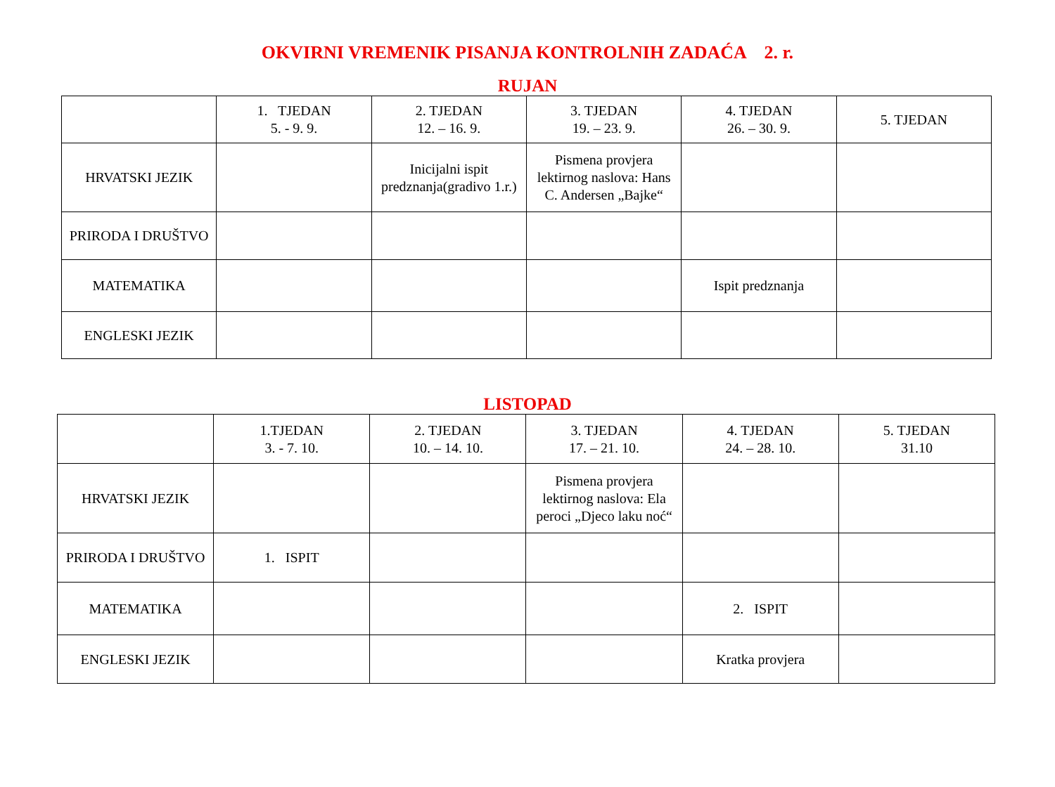OKVIRNI VREMENIK PISANJA KONTROLNIH ZADAĆA 2. r.
RUJAN
| | 1. TJEDAN 5. - 9. 9. | 2. TJEDAN 12. – 16. 9. | 3. TJEDAN 19. – 23. 9. | 4. TJEDAN 26. – 30. 9. | 5. TJEDAN |
| HRVATSKI JEZIK | | Inicijalni ispit predznanja(gradivo 1.r.) | Pismena provjera lektirnog naslova: Hans C. Andersen „Bajke“ | | |
| PRIRODA I DRUŠTVO | | | | | |
| MATEMATIKA | | | | Ispit predznanja | |
| ENGLESKI JEZIK | | | | | |
LISTOPAD
| | 1.TJEDAN 3. - 7. 10. | 2. TJEDAN 10. – 14. 10. | 3. TJEDAN 17. – 21. 10. | 4. TJEDAN 24. – 28. 10. | 5. TJEDAN 31.10 |
| HRVATSKI JEZIK | | | Pismena provjera lektirnog naslova: Ela peroci „Djeco laku noć“ | | |
| PRIRODA I DRUŠTVO | 1. ISPIT | | | | |
| MATEMATIKA | | | | 2. ISPIT | |
| ENGLESKI JEZIK | | | | Kratka provjera | |